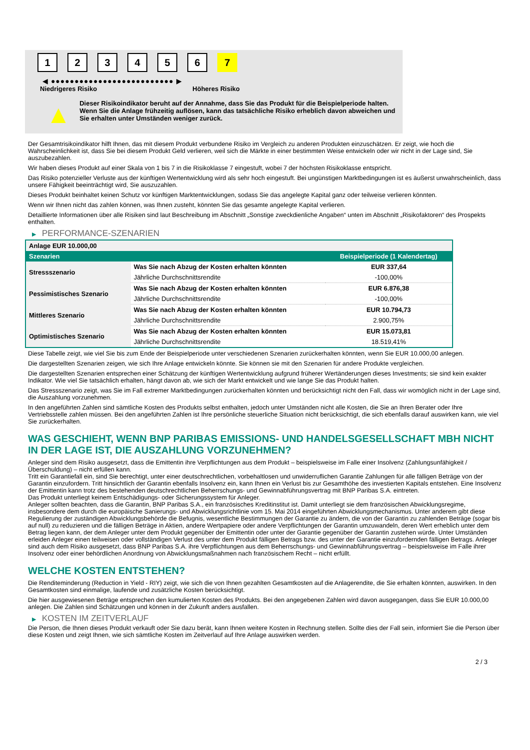1 2 3 4 5 6 7
◀ ●●●●●●●●●●●●●●●●●●●●●●●●●● ▶
Niedrigeres Risiko Höheres Risiko
▲
Dieser Risikoindikator beruht auf der Annahme, dass Sie das Produkt für die Beispielperiode halten.
Wenn Sie die Anlage frühzeitig auflösen, kann das tatsächliche Risiko erheblich davon abweichen und Sie erhalten unter Umständen weniger zurück.
Der Gesamtrisikoindikator hilft Ihnen, das mit diesem Produkt verbundene Risiko im Vergleich zu anderen Produkten einzuschätzen. Er zeigt, wie hoch die Wahrscheinlichkeit ist, dass Sie bei diesem Produkt Geld verlieren, weil sich die Märkte in einer bestimmten Weise entwickeln oder wir nicht in der Lage sind, Sie auszubezahlen.
Wir haben dieses Produkt auf einer Skala von 1 bis 7 in die Risikoklasse 7 eingestuft, wobei 7 der höchsten Risikoklasse entspricht.
Das Risiko potenzieller Verluste aus der künftigen Wertentwicklung wird als sehr hoch eingestuft. Bei ungünstigen Marktbedingungen ist es äußerst unwahrscheinlich, dass unsere Fähigkeit beeinträchtigt wird, Sie auszuzahlen.
Dieses Produkt beinhaltet keinen Schutz vor künftigen Marktentwicklungen, sodass Sie das angelegte Kapital ganz oder teilweise verlieren könnten.
Wenn wir Ihnen nicht das zahlen können, was Ihnen zusteht, könnten Sie das gesamte angelegte Kapital verlieren.
Detaillierte Informationen über alle Risiken sind laut Beschreibung im Abschnitt „Sonstige zweckdienliche Angaben“ unten im Abschnitt „Risikofaktoren“ des Prospekts enthalten.
▶ PERFORMANCE-SZENARIEN
| Anlage EUR 10.000,00 | | |
| --- | --- | --- |
| Szenarien | | Beispielperiode (1 Kalendertag) |
| Stressszenario | Was Sie nach Abzug der Kosten erhalten könnten | EUR 337,64 |
| | Jährliche Durchschnittsrendite | -100,00% |
| Pessimistisches Szenario | Was Sie nach Abzug der Kosten erhalten könnten | EUR 6.876,38 |
| | Jährliche Durchschnittsrendite | -100,00% |
| Mittleres Szenario | Was Sie nach Abzug der Kosten erhalten könnten | EUR 10.794,73 |
| | Jährliche Durchschnittsrendite | 2.900,75% |
| Optimistisches Szenario | Was Sie nach Abzug der Kosten erhalten könnten | EUR 15.073,81 |
| | Jährliche Durchschnittsrendite | 18.519,41% |
Diese Tabelle zeigt, wie viel Sie bis zum Ende der Beispielperiode unter verschiedenen Szenarien zurückerhalten könnten, wenn Sie EUR 10.000,00 anlegen.
Die dargestellten Szenarien zeigen, wie sich Ihre Anlage entwickeln könnte. Sie können sie mit den Szenarien für andere Produkte vergleichen.
Die dargestellten Szenarien entsprechen einer Schätzung der künftigen Wertentwicklung aufgrund früherer Wertänderungen dieses Investments; sie sind kein exakter Indikator. Wie viel Sie tatsächlich erhalten, hängt davon ab, wie sich der Markt entwickelt und wie lange Sie das Produkt halten.
Das Stressszenario zeigt, was Sie im Fall extremer Marktbedingungen zurückerhalten könnten und berücksichtigt nicht den Fall, dass wir womöglich nicht in der Lage sind, die Auszahlung vorzunehmen.
In den angeführten Zahlen sind sämtliche Kosten des Produkts selbst enthalten, jedoch unter Umständen nicht alle Kosten, die Sie an Ihren Berater oder Ihre Vertriebsstelle zahlen müssen. Bei den angeführten Zahlen ist Ihre persönliche steuerliche Situation nicht berücksichtigt, die sich ebenfalls darauf auswirken kann, wie viel Sie zurückerhalten.
WAS GESCHIEHT, WENN BNP PARIBAS EMISSIONS- UND HANDELSGESELLSCHAFT MBH NICHT IN DER LAGE IST, DIE AUSZAHLUNG VORZUNEHMEN?
Anleger sind dem Risiko ausgesetzt, dass die Emittentin ihre Verpflichtungen aus dem Produkt – beispielsweise im Falle einer Insolvenz (Zahlungsunfähigkeit / Überschuldung) – nicht erfüllen kann.
Tritt ein Garantiefall ein, sind Sie berechtigt, unter einer deutschrechtlichen, vorbehaltlosen und unwiderruflichen Garantie Zahlungen für alle fälligen Beträge von der Garantin einzufordern. Tritt hinsichtlich der Garantin ebenfalls Insolvenz ein, kann Ihnen ein Verlust bis zur Gesamthöhe des investierten Kapitals entstehen. Eine Insolvenz der Emittentin kann trotz des bestehenden deutschrechtlichen Beherrschungs- und Gewinnabführungsvertrag mit BNP Paribas S.A. eintreten.
Das Produkt unterliegt keinem Entschädigungs- oder Sicherungssystem für Anleger.
Anleger sollten beachten, dass die Garantin, BNP Paribas S.A., ein französisches Kreditinstitut ist. Damit unterliegt sie dem französischen Abwicklungsregime, insbesondere dem durch die europäische Sanierungs- und Abwicklungsrichtlinie vom 15. Mai 2014 eingeführten Abwicklungsmechanismus. Unter anderem gibt diese Regulierung der zuständigen Abwicklungsbehörde die Befugnis, wesentliche Bestimmungen der Garantie zu ändern, die von der Garantin zu zahlenden Beträge (sogar bis auf null) zu reduzieren und die fälligen Beträge in Aktien, andere Wertpapiere oder andere Verpflichtungen der Garantin umzuwandeln, deren Wert erheblich unter dem Betrag liegen kann, der dem Anleger unter dem Produkt gegenüber der Emittentin oder unter der Garantie gegenüber der Garantin zustehen würde. Unter Umständen erleiden Anleger einen teilweisen oder vollständigen Verlust des unter dem Produkt fälligen Betrags bzw. des unter der Garantie einzufordernden fälligen Betrags. Anleger sind auch dem Risiko ausgesetzt, dass BNP Paribas S.A. ihre Verpflichtungen aus dem Beherrschungs- und Gewinnabführungsvertrag – beispielsweise im Falle ihrer Insolvenz oder einer behördlichen Anordnung von Abwicklungsmaßnahmen nach französischem Recht – nicht erfüllt.
WELCHE KOSTEN ENTSTEHEN?
Die Renditeminderung (Reduction in Yield - RIY) zeigt, wie sich die von Ihnen gezahlten Gesamtkosten auf die Anlagerendite, die Sie erhalten könnten, auswirken. In den Gesamtkosten sind einmalige, laufende und zusätzliche Kosten berücksichtigt.
Die hier ausgewiesenen Beträge entsprechen den kumulierten Kosten des Produkts. Bei den angegebenen Zahlen wird davon ausgegangen, dass Sie EUR 10.000,00 anlegen. Die Zahlen sind Schätzungen und können in der Zukunft anders ausfallen.
▶ KOSTEN IM ZEITVERLAUF
Die Person, die Ihnen dieses Produkt verkauft oder Sie dazu berät, kann Ihnen weitere Kosten in Rechnung stellen. Sollte dies der Fall sein, informiert Sie die Person über diese Kosten und zeigt Ihnen, wie sich sämtliche Kosten im Zeitverlauf auf Ihre Anlage auswirken werden.
2 / 3